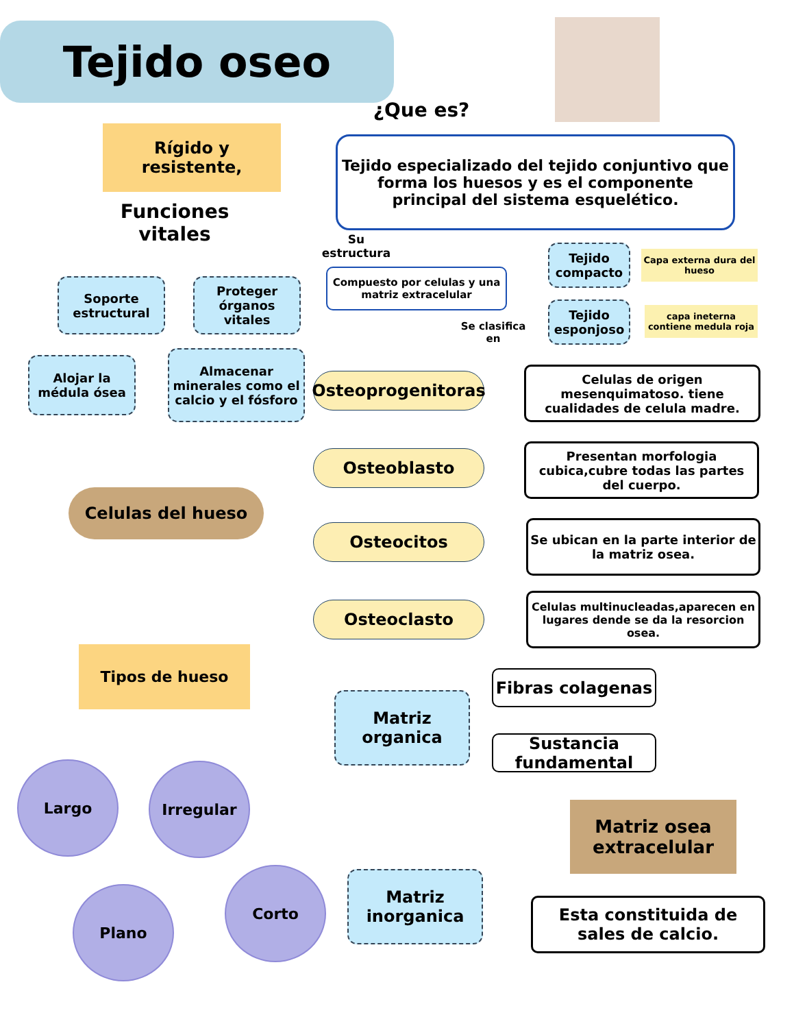Tejido oseo
Rígido y resistente,
¿Que es?
Tejido especializado del tejido conjuntivo que forma los huesos y es el componente principal del sistema esquelético.
Funciones vitales
Su estructura
Soporte estructural
Proteger órganos vitales
Alojar la médula ósea
Almacenar minerales como el calcio y el fósforo
Compuesto por celulas y una matriz extracelular
Se clasifica en
Tejido compacto
Tejido esponjoso
Capa externa dura del hueso
capa ineterna contiene medula roja
Celulas del hueso
Osteoprogenitoras
Osteoblasto
Osteocitos
Osteoclasto
Celulas de origen mesenquimatoso. tiene cualidades de celula madre.
Presentan morfologia cubica,cubre todas las partes del cuerpo.
Se ubican en la parte interior de la matriz osea.
Celulas multinucleadas,aparecen en lugares dende se da la resorcion osea.
Tipos de hueso
Largo Irregular
Plano
Corto
Matriz organica
Fibras colagenas
Sustancia fundamental
Matriz osea extracelular
Matriz inorganica
Esta constituida de sales de calcio.